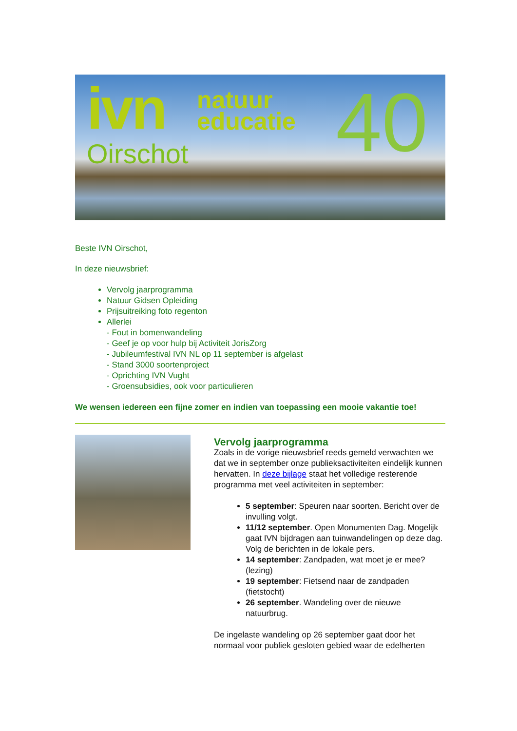ivn
natuur
educatie
Oirschot 40
Beste IVN Oirschot,
In deze nieuwsbrief:
Vervolg jaarprogramma
Natuur Gidsen Opleiding
Prijsuitreiking foto regenton
Allerlei
- Fout in bomenwandeling
- Geef je op voor hulp bij Activiteit JorisZorg
- Jubileumfestival IVN NL op 11 september is afgelast
- Stand 3000 soortenproject
- Oprichting IVN Vught
- Groensubsidies, ook voor particulieren
We wensen iedereen een fijne zomer en indien van toepassing een mooie vakantie toe!
Vervolg jaarprogramma
Zoals in de vorige nieuwsbrief reeds gemeld verwachten we dat we in september onze publieksactiviteiten eindelijk kunnen hervatten. In deze bijlage staat het volledige resterende programma met veel activiteiten in september:
5 september: Speuren naar soorten. Bericht over de invulling volgt.
11/12 september. Open Monumenten Dag. Mogelijk gaat IVN bijdragen aan tuinwandelingen op deze dag. Volg de berichten in de lokale pers.
14 september: Zandpaden, wat moet je er mee? (lezing)
19 september: Fietsend naar de zandpaden (fietstocht)
26 september. Wandeling over de nieuwe natuurbrug.
De ingelaste wandeling op 26 september gaat door het normaal voor publiek gesloten gebied waar de edelherten